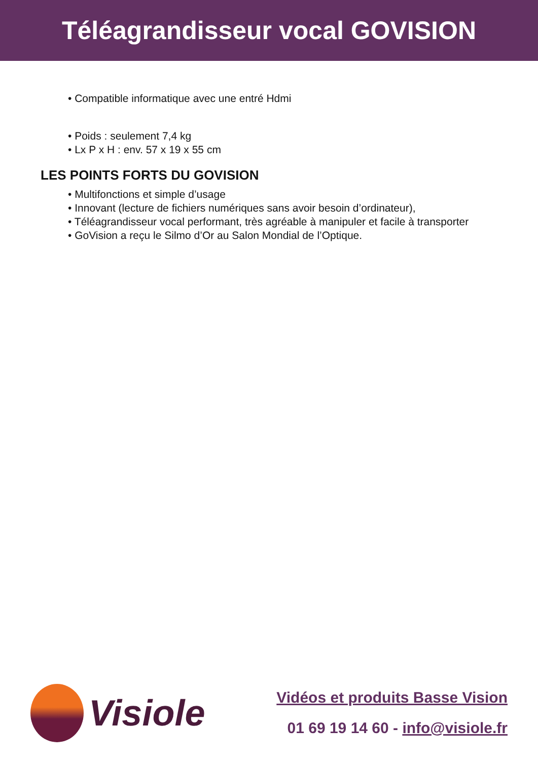Téléagrandisseur vocal GOVISION
• Compatible informatique avec une entré Hdmi
• Poids : seulement 7,4 kg
• Lx P x H : env. 57 x 19 x 55 cm
LES POINTS FORTS DU GOVISION
• Multifonctions et simple d’usage
• Innovant (lecture de fichiers numériques sans avoir besoin d’ordinateur),
• Téléagrandisseur vocal performant, très agréable à manipuler et facile à transporter
• GoVision a reçu le Silmo d’Or au Salon Mondial de l’Optique.
Visiole
Vidéos et produits Basse Vision
01 69 19 14 60 - info@visiole.fr